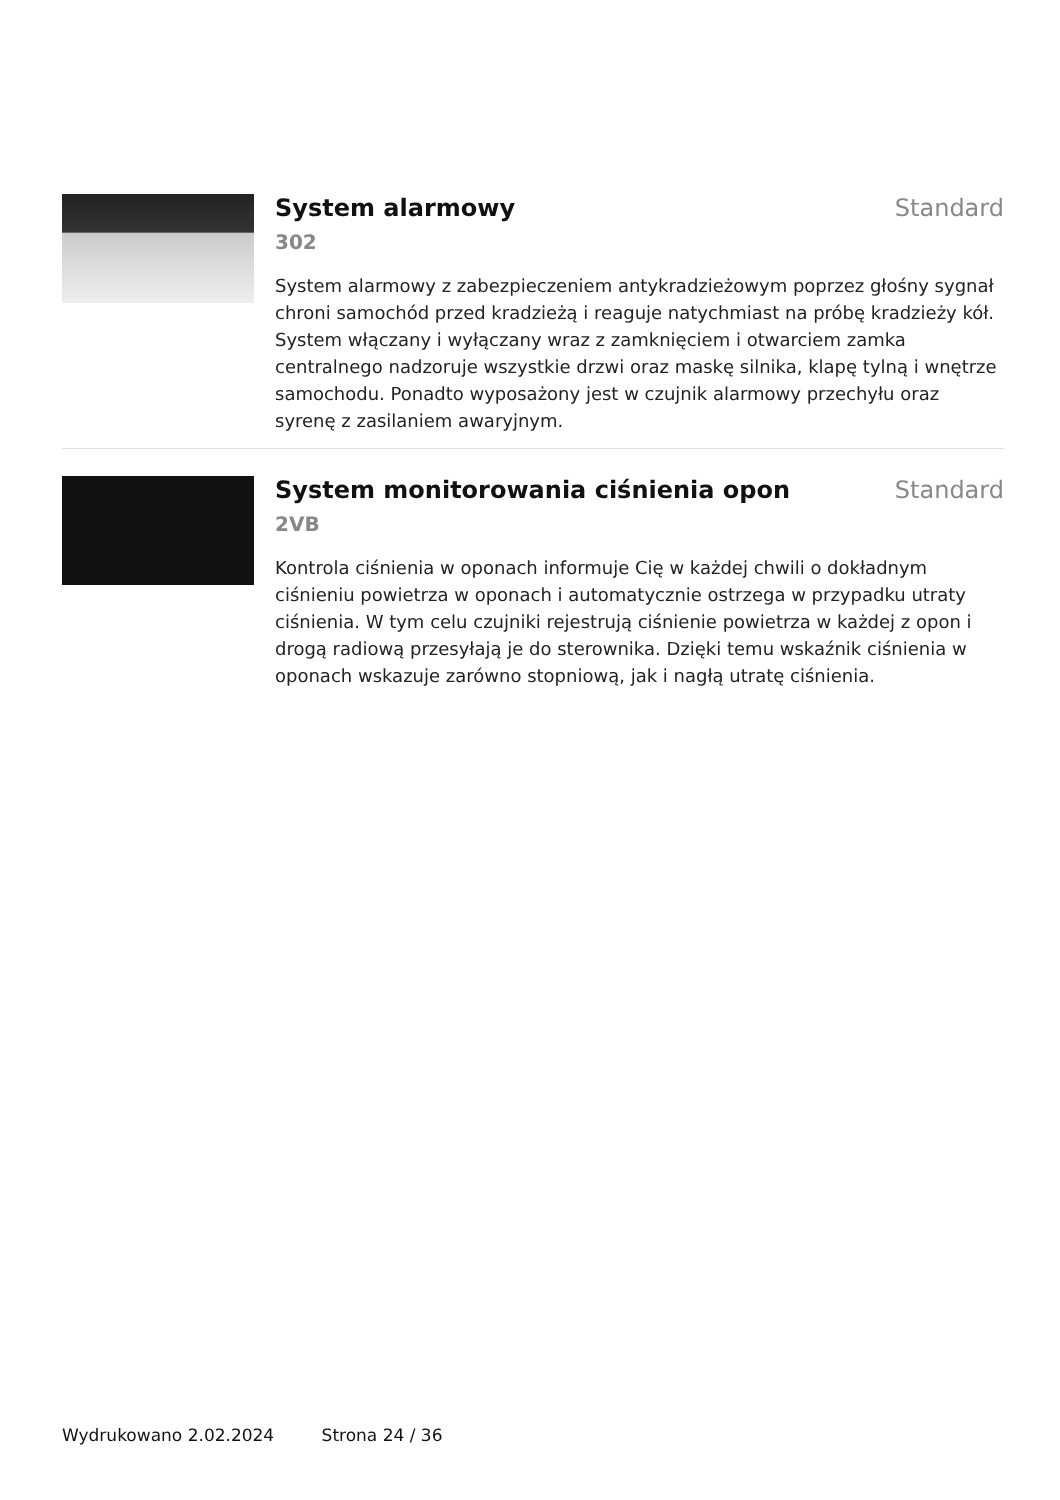System alarmowy Standard
302
System alarmowy z zabezpieczeniem antykradzieżowym poprzez głośny sygnał chroni samochód przed kradzieżą i reaguje natychmiast na próbę kradzieży kół. System włączany i wyłączany wraz z zamknięciem i otwarciem zamka centralnego nadzoruje wszystkie drzwi oraz maskę silnika, klapę tylną i wnętrze samochodu. Ponadto wyposażony jest w czujnik alarmowy przechyłu oraz syrenę z zasilaniem awaryjnym.
System monitorowania ciśnienia opon
Standard
2VB
Kontrola ciśnienia w oponach informuje Cię w każdej chwili o dokładnym ciśnieniu powietrza w oponach i automatycznie ostrzega w przypadku utraty ciśnienia. W tym celu czujniki rejestrują ciśnienie powietrza w każdej z opon i drogą radiową przesyłają je do sterownika. Dzięki temu wskaźnik ciśnienia w oponach wskazuje zarówno stopniową, jak i nagłą utratę ciśnienia.
Wydrukowano 2.02.2024 Strona 24 / 36